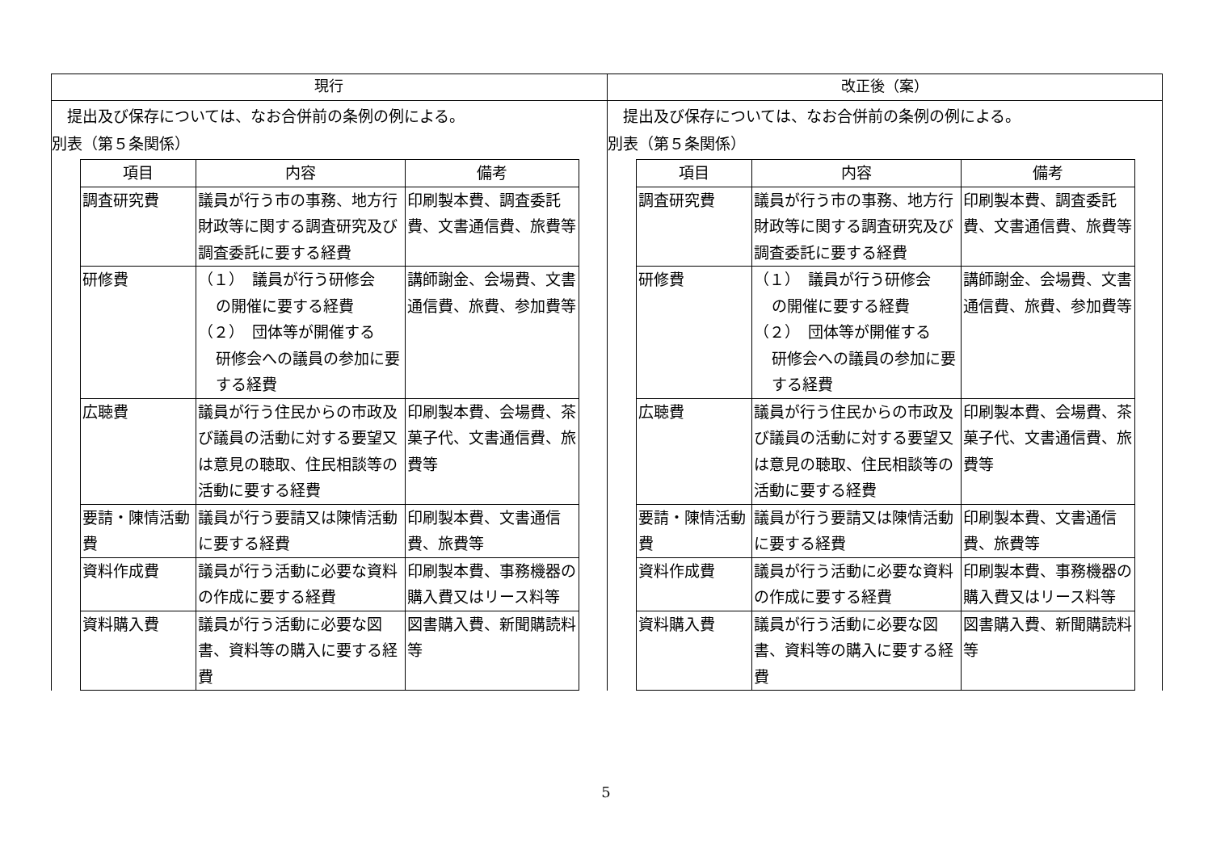| 現行 | 改正後（案） |
| --- | --- |
| 提出及び保存については、なお合併前の条例の例による。 別表（第５条関係） / 項目 / 内容 / 備考 / / --- / --- / --- / / 調査研究費 / 議員が行う市の事務、地方行財政等に関する調査研究及び調査委託に要する経費 / 印刷製本費、調査委託費、文書通信費、旅費等 / / 研修費 / （１） 議員が行う研修会 の開催に要する経費 （２） 団体等が開催する 研修会への議員の参加に要する経費 / 講師謝金、会場費、文書通信費、旅費、参加費等 / / 広聴費 / 議員が行う住民からの市政及び議員の活動に対する要望又は意見の聴取、住民相談等の活動に要する経費 / 印刷製本費、会場費、茶菓子代、文書通信費、旅費等 / / 要請・陳情活動費 / 議員が行う要請又は陳情活動に要する経費 / 印刷製本費、文書通信費、旅費等 / / 資料作成費 / 議員が行う活動に必要な資料の作成に要する経費 / 印刷製本費、事務機器の購入費又はリース料等 / / 資料購入費 / 議員が行う活動に必要な図書、資料等の購入に要する経費 / 図書購入費、新聞購読料等 / | 提出及び保存については、なお合併前の条例の例による。 別表（第５条関係） / 項目 / 内容 / 備考 / / --- / --- / --- / / 調査研究費 / 議員が行う市の事務、地方行財政等に関する調査研究及び調査委託に要する経費 / 印刷製本費、調査委託費、文書通信費、旅費等 / / 研修費 / （１） 議員が行う研修会 の開催に要する経費 （２） 団体等が開催する 研修会への議員の参加に要する経費 / 講師謝金、会場費、文書通信費、旅費、参加費等 / / 広聴費 / 議員が行う住民からの市政及び議員の活動に対する要望又は意見の聴取、住民相談等の活動に要する経費 / 印刷製本費、会場費、茶菓子代、文書通信費、旅費等 / / 要請・陳情活動費 / 議員が行う要請又は陳情活動に要する経費 / 印刷製本費、文書通信費、旅費等 / / 資料作成費 / 議員が行う活動に必要な資料の作成に要する経費 / 印刷製本費、事務機器の購入費又はリース料等 / / 資料購入費 / 議員が行う活動に必要な図書、資料等の購入に要する経費 / 図書購入費、新聞購読料等 / |
5